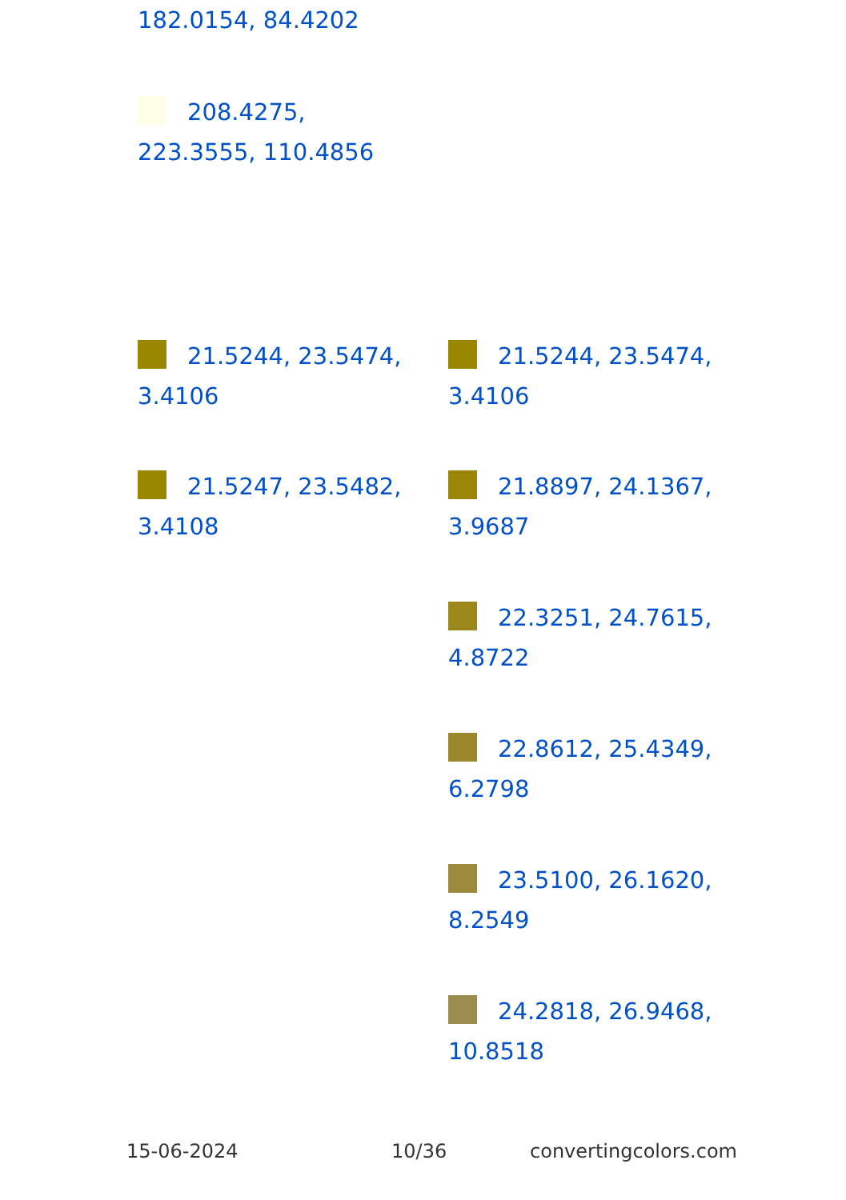182.0154, 84.4202
208.4275, 223.3555, 110.4856
21.5244, 23.5474, 3.4106
21.5244, 23.5474, 3.4106
21.5247, 23.5482, 3.4108
21.8897, 24.1367, 3.9687
22.3251, 24.7615, 4.8722
22.8612, 25.4349, 6.2798
23.5100, 26.1620, 8.2549
24.2818, 26.9468, 10.8518
15-06-2024 10/36 convertingcolors.com